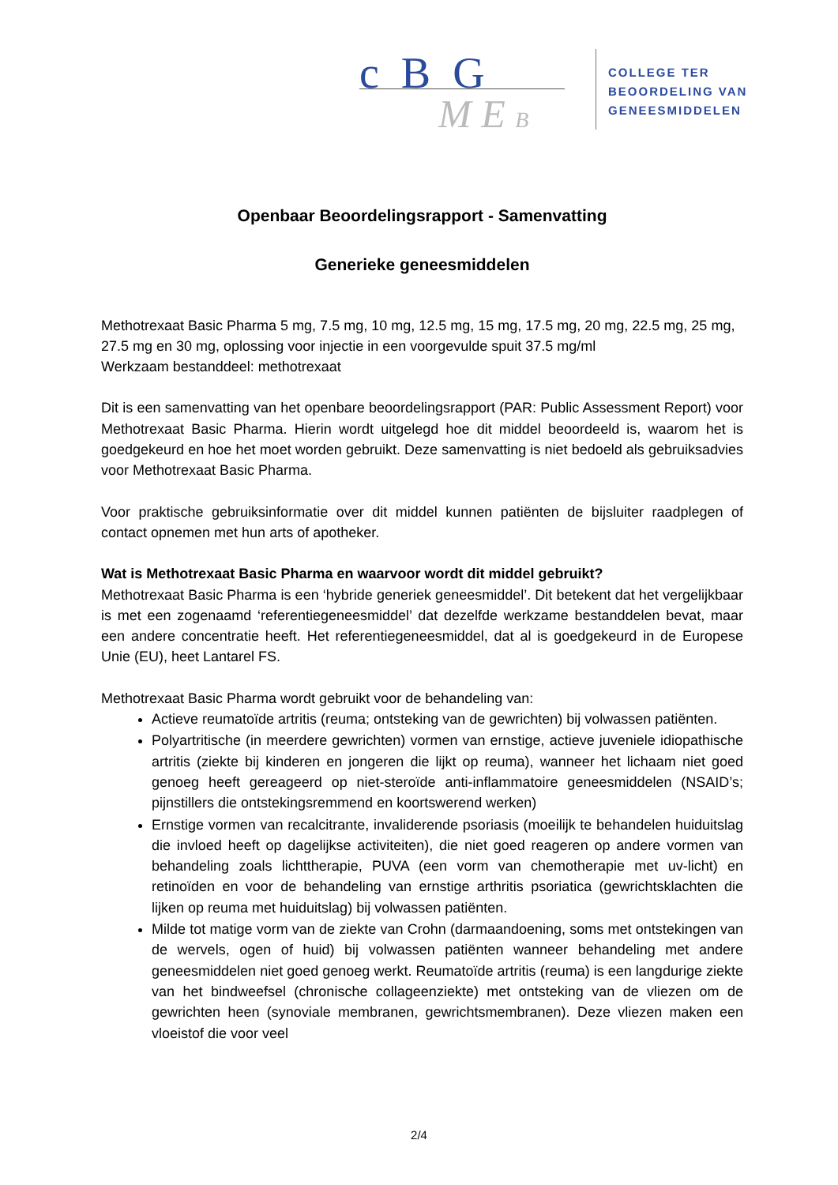c B G
M E B
COLLEGE TER
BEOORDELING VAN
GENEESMIDDELEN
Openbaar Beoordelingsrapport - Samenvatting
Generieke geneesmiddelen
Methotrexaat Basic Pharma 5 mg, 7.5 mg, 10 mg, 12.5 mg, 15 mg, 17.5 mg, 20 mg, 22.5 mg, 25 mg, 27.5 mg en 30 mg, oplossing voor injectie in een voorgevulde spuit 37.5 mg/ml
Werkzaam bestanddeel: methotrexaat
Dit is een samenvatting van het openbare beoordelingsrapport (PAR: Public Assessment Report) voor Methotrexaat Basic Pharma. Hierin wordt uitgelegd hoe dit middel beoordeeld is, waarom het is goedgekeurd en hoe het moet worden gebruikt. Deze samenvatting is niet bedoeld als gebruiksadvies voor Methotrexaat Basic Pharma.
Voor praktische gebruiksinformatie over dit middel kunnen patiënten de bijsluiter raadplegen of contact opnemen met hun arts of apotheker.
Wat is Methotrexaat Basic Pharma en waarvoor wordt dit middel gebruikt?
Methotrexaat Basic Pharma is een ‘hybride generiek geneesmiddel’. Dit betekent dat het vergelijkbaar is met een zogenaamd ‘referentiegeneesmiddel’ dat dezelfde werkzame bestanddelen bevat, maar een andere concentratie heeft. Het referentiegeneesmiddel, dat al is goedgekeurd in de Europese Unie (EU), heet Lantarel FS.
Methotrexaat Basic Pharma wordt gebruikt voor de behandeling van:
Actieve reumatoïde artritis (reuma; ontsteking van de gewrichten) bij volwassen patiënten.
Polyartritische (in meerdere gewrichten) vormen van ernstige, actieve juveniele idiopathische artritis (ziekte bij kinderen en jongeren die lijkt op reuma), wanneer het lichaam niet goed genoeg heeft gereageerd op niet-steroïde anti-inflammatoire geneesmiddelen (NSAID’s; pijnstillers die ontstekingsremmend en koortswerend werken)
Ernstige vormen van recalcitrante, invaliderende psoriasis (moeilijk te behandelen huiduitslag die invloed heeft op dagelijkse activiteiten), die niet goed reageren op andere vormen van behandeling zoals lichttherapie, PUVA (een vorm van chemotherapie met uv-licht) en retinoïden en voor de behandeling van ernstige arthritis psoriatica (gewrichtsklachten die lijken op reuma met huiduitslag) bij volwassen patiënten.
Milde tot matige vorm van de ziekte van Crohn (darmaandoening, soms met ontstekingen van de wervels, ogen of huid) bij volwassen patiënten wanneer behandeling met andere geneesmiddelen niet goed genoeg werkt. Reumatoïde artritis (reuma) is een langdurige ziekte van het bindweefsel (chronische collageenziekte) met ontsteking van de vliezen om de gewrichten heen (synoviale membranen, gewrichtsmembranen). Deze vliezen maken een vloeistof die voor veel
2/4